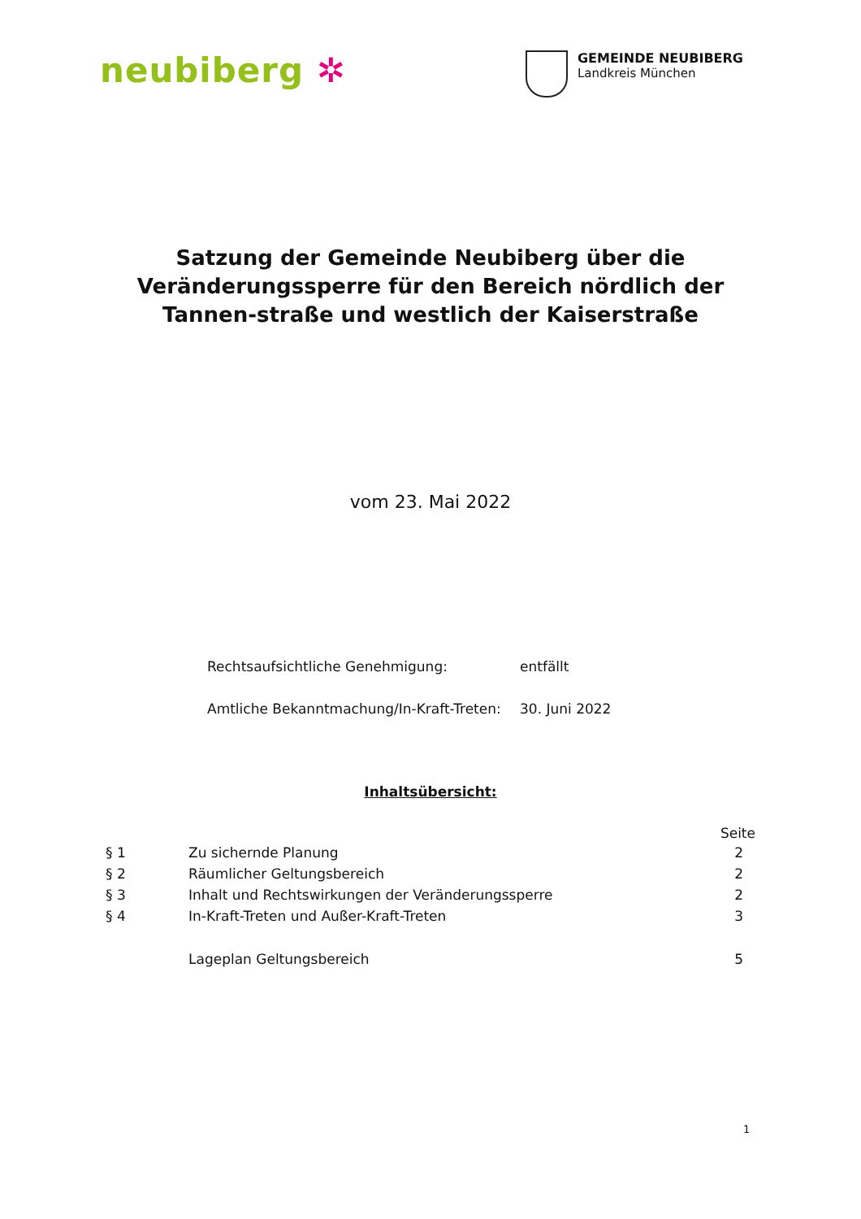neubiberg ✲
GEMEINDE NEUBIBERG
Landkreis München
Satzung der Gemeinde Neubiberg über die Veränderungssperre für den Bereich nördlich der Tannen-straße und westlich der Kaiserstraße
vom 23. Mai 2022
| Rechtsaufsichtliche Genehmigung: | entfällt |
| Amtliche Bekanntmachung/In-Kraft-Treten: | 30. Juni 2022 |
Inhaltsübersicht:
| | | Seite |
| § 1 | Zu sichernde Planung | 2 |
| § 2 | Räumlicher Geltungsbereich | 2 |
| § 3 | Inhalt und Rechtswirkungen der Veränderungssperre | 2 |
| § 4 | In-Kraft-Treten und Außer-Kraft-Treten | 3 |
| | Lageplan Geltungsbereich | 5 |
1